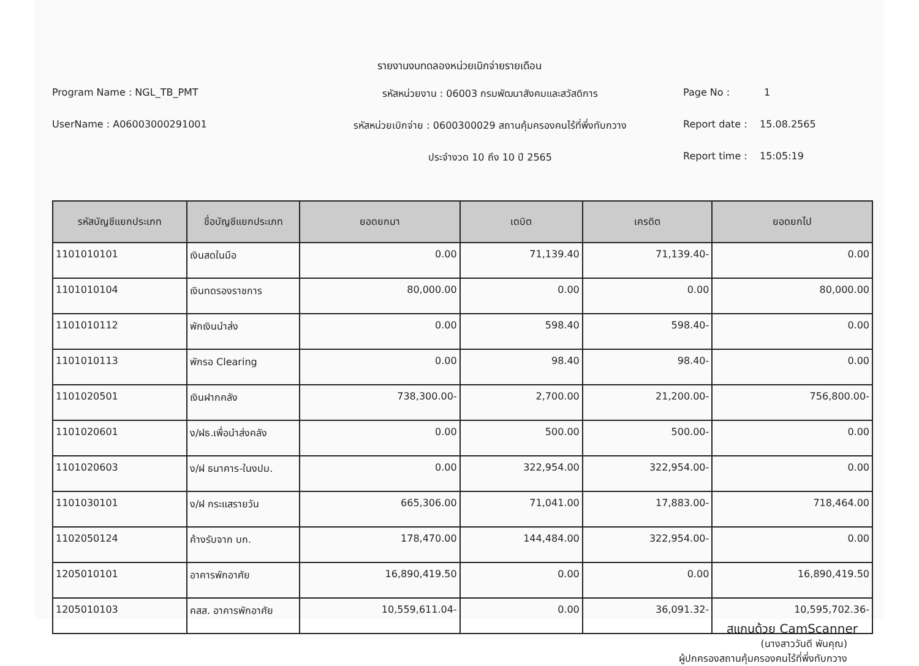รายงานงบทดลองหน่วยเบิกจ่ายรายเดือน
Program Name : NGL_TB_PMT
UserName : A06003000291001
รหัสหน่วยงาน : 06003 กรมพัฒนาสังคมและสวัสดิการ
รหัสหน่วยเบิกจ่าย : 0600300029 สถานคุ้มครองคนไร้ที่พึ่งทับกวาง
ประจำงวด 10 ถึง 10 ปี 2565
Page No : 1
Report date : 15.08.2565
Report time : 15:05:19
| รหัสบัญชีแยกประเภท | ชื่อบัญชีแยกประเภท | ยอดยกมา | เดบิต | เครดิต | ยอดยกไป |
| --- | --- | --- | --- | --- | --- |
| 1101010101 | เงินสดในมือ | 0.00 | 71,139.40 | 71,139.40- | 0.00 |
| 1101010104 | เงินทดรองราชการ | 80,000.00 | 0.00 | 0.00 | 80,000.00 |
| 1101010112 | พักเงินนำส่ง | 0.00 | 598.40 | 598.40- | 0.00 |
| 1101010113 | พักรอ Clearing | 0.00 | 98.40 | 98.40- | 0.00 |
| 1101020501 | เงินฝากคลัง | 738,300.00- | 2,700.00 | 21,200.00- | 756,800.00- |
| 1101020601 | ง/ฝธ.เพื่อนำส่งคลัง | 0.00 | 500.00 | 500.00- | 0.00 |
| 1101020603 | ง/ฝ ธนาคาร-ในงปม. | 0.00 | 322,954.00 | 322,954.00- | 0.00 |
| 1101030101 | ง/ฝ กระแสรายวัน | 665,306.00 | 71,041.00 | 17,883.00- | 718,464.00 |
| 1102050124 | ค้างรับจาก บก. | 178,470.00 | 144,484.00 | 322,954.00- | 0.00 |
| 1205010101 | อาคารพักอาศัย | 16,890,419.50 | 0.00 | 0.00 | 16,890,419.50 |
| 1205010103 | คสส. อาคารพักอาศัย | 10,559,611.04- | 0.00 | 36,091.32- | 10,595,702.36- |
(นางสาววันดี พันคุณ)
ผู้ปกครองสถานคุ้มครองคนไร้ที่พึ่งทับกวาง
สแกนด้วย CamScanner